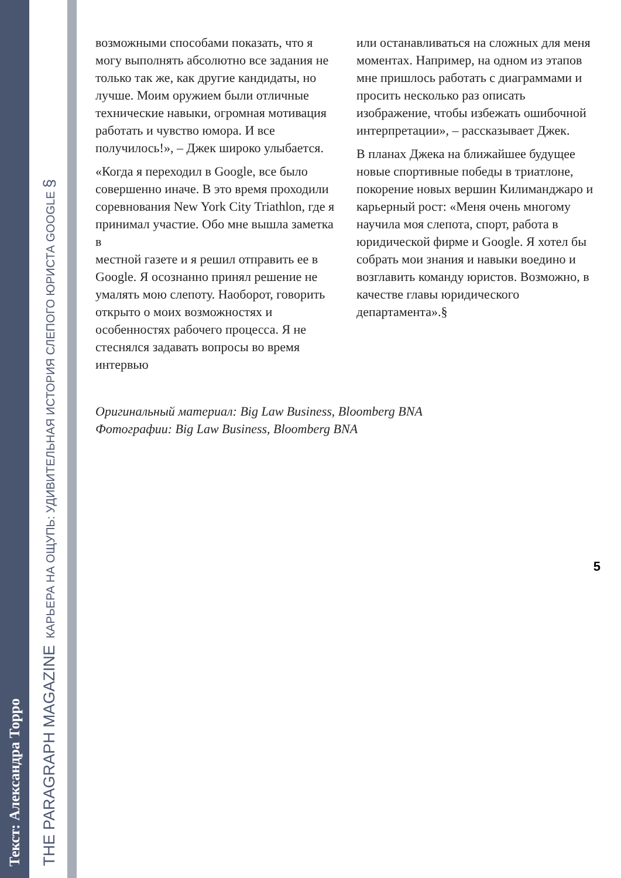Текст: Александра Торро
THE PARAGRAPH MAGAZINE КАРЬЕРА НА ОЩУПЬ: УДИВИТЕЛЬНАЯ ИСТОРИЯ СЛЕПОГО ЮРИСТА GOOGLE §
возможными способами показать, что я могу выполнять абсолютно все задания не только так же, как другие кандидаты, но лучше. Моим оружием были отличные технические навыки, огромная мотивация работать и чувство юмора. И все получилось!», – Джек широко улыбается.
«Когда я переходил в Google, все было совершенно иначе. В это время проходили соревнования New York City Triathlon, где я принимал участие. Обо мне вышла заметка в
местной газете и я решил отправить ее в Google. Я осознанно принял решение не умалять мою слепоту. Наоборот, говорить открыто о моих возможностях и особенностях рабочего процесса. Я не стеснялся задавать вопросы во время интервью
или останавливаться на сложных для меня моментах. Например, на одном из этапов мне пришлось работать с диаграммами и просить несколько раз описать изображение, чтобы избежать ошибочной интерпретации», – рассказывает Джек.
В планах Джека на ближайшее будущее новые спортивные победы в триатлоне, покорение новых вершин Килиманджаро и карьерный рост: «Меня очень многому научила моя слепота, спорт, работа в юридической фирме и Google. Я хотел бы собрать мои знания и навыки воедино и возглавить команду юристов. Возможно, в качестве главы юридического департамента».§
Оригинальный материал: Big Law Business, Bloomberg BNA
Фотографии: Big Law Business, Bloomberg BNA
5